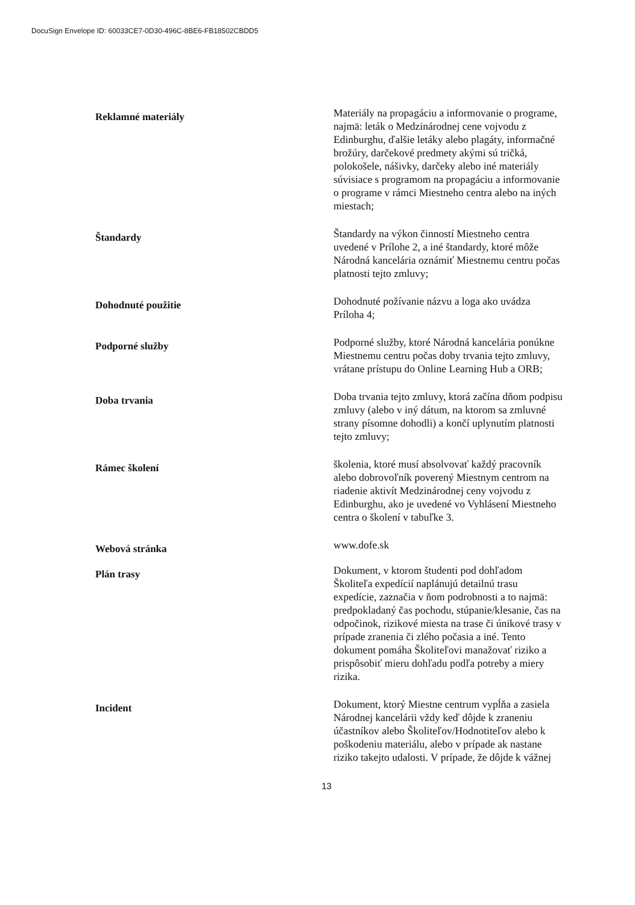DocuSign Envelope ID: 60033CE7-0D30-496C-8BE6-FB18502CBDD5
Reklamné materiály
Materiály na propagáciu a informovanie o programe, najmä: leták o Medzinárodnej cene vojvodu z Edinburghu, ďalšie letáky alebo plagáty, informačné brožúry, darčekové predmety akými sú tričká, polokošele, nášivky, darčeky alebo iné materiály súvisiace s programom na propagáciu a informovanie o programe v rámci Miestneho centra alebo na iných miestach;
Štandardy
Štandardy na výkon činností Miestneho centra uvedené v Prílohe 2, a iné štandardy, ktoré môže Národná kancelária oznámiť Miestnemu centru počas platnosti tejto zmluvy;
Dohodnuté použitie
Dohodnuté požívanie názvu a loga ako uvádza Príloha 4;
Podporné služby
Podporné služby, ktoré Národná kancelária ponúkne Miestnemu centru počas doby trvania tejto zmluvy, vrátane prístupu do Online Learning Hub a ORB;
Doba trvania
Doba trvania tejto zmluvy, ktorá začína dňom podpisu zmluvy (alebo v iný dátum, na ktorom sa zmluvné strany písomne dohodli) a končí uplynutím platnosti tejto zmluvy;
Rámec školení
školenia, ktoré musí absolvovať každý pracovník alebo dobrovoľník poverený Miestnym centrom na riadenie aktivít Medzinárodnej ceny vojvodu z Edinburghu, ako je uvedené vo Vyhlásení Miestneho centra o školení v tabuľke 3.
Webová stránka
www.dofe.sk
Plán trasy
Dokument, v ktorom študenti pod dohľadom Školiteľa expedícií naplánujú detailnú trasu expedície, zaznačia v ňom podrobnosti a to najmä: predpokladaný čas pochodu, stúpanie/klesanie, čas na odpočinok, rizikové miesta na trase či únikové trasy v prípade zranenia či zlého počasia a iné. Tento dokument pomáha Školiteľovi manažovať riziko a prispôsobiť mieru dohľadu podľa potreby a miery rizika.
Incident
Dokument, ktorý Miestne centrum vypĺňa a zasiela Národnej kancelárii vždy keď dôjde k zraneniu účastníkov alebo Školiteľov/Hodnotiteľov alebo k poškodeniu materiálu, alebo v prípade ak nastane riziko takejto udalosti. V prípade, že dôjde k vážnej
13